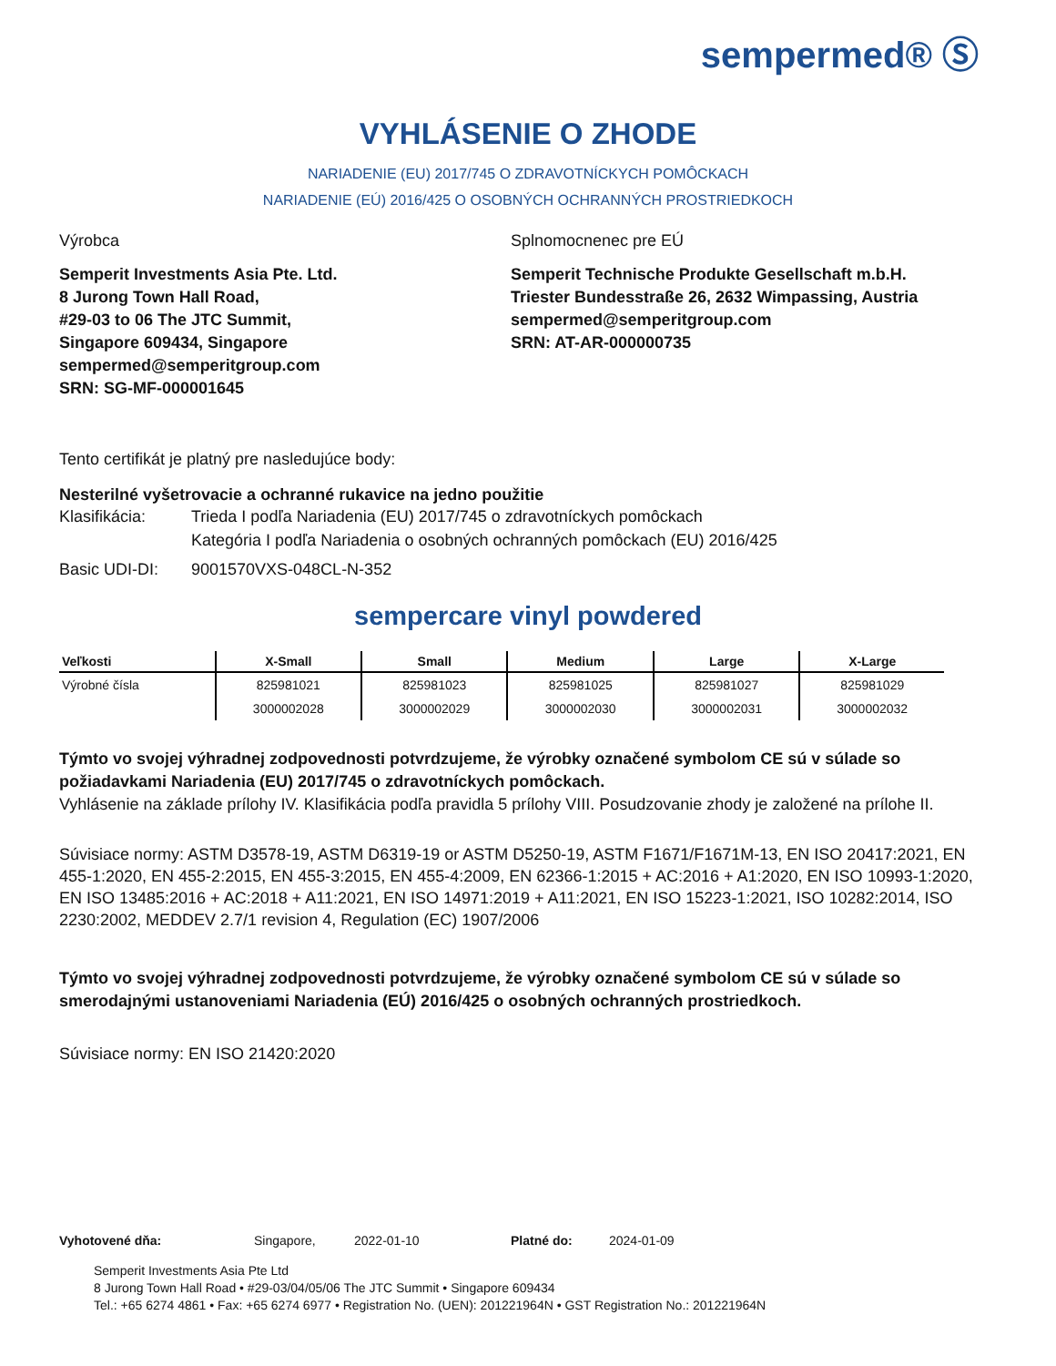sempermed® Ⓢ
VYHLÁSENIE O ZHODE
NARIADENIE (EU) 2017/745 O ZDRAVOTNÍCKYCH POMÔCKACH
NARIADENIE (EÚ) 2016/425 O OSOBNÝCH OCHRANNÝCH PROSTRIEDKOCH
Výrobca
Semperit Investments Asia Pte. Ltd.
8 Jurong Town Hall Road,
#29-03 to 06 The JTC Summit,
Singapore 609434, Singapore
sempermed@semperitgroup.com
SRN: SG-MF-000001645
Splnomocnenec pre EÚ
Semperit Technische Produkte Gesellschaft m.b.H.
Triester Bundesstraße 26, 2632 Wimpassing, Austria
sempermed@semperitgroup.com
SRN: AT-AR-000000735
Tento certifikát je platný pre nasledujúce body:
Nesterilné vyšetrovacie a ochranné rukavice na jedno použitie
Klasifikácia: Trieda I podľa Nariadenia (EU) 2017/745 o zdravotníckych pomôckach
Kategória I podľa Nariadenia o osobných ochranných pomôckach (EU) 2016/425
Basic UDI-DI: 9001570VXS-048CL-N-352
sempercare vinyl powdered
| Veľkosti | X-Small | Small | Medium | Large | X-Large |
| --- | --- | --- | --- | --- | --- |
| Výrobné čísla | 825981021 | 825981023 | 825981025 | 825981027 | 825981029 |
| | 3000002028 | 3000002029 | 3000002030 | 3000002031 | 3000002032 |
Týmto vo svojej výhradnej zodpovednosti potvrdzujeme, že výrobky označené symbolom CE sú v súlade so požiadavkami Nariadenia (EU) 2017/745 o zdravotníckych pomôckach.
Vyhlásenie na základe prílohy IV. Klasifikácia podľa pravidla 5 prílohy VIII. Posudzovanie zhody je založené na prílohe II.
Súvisiace normy: ASTM D3578-19, ASTM D6319-19 or ASTM D5250-19, ASTM F1671/F1671M-13, EN ISO 20417:2021, EN 455-1:2020, EN 455-2:2015, EN 455-3:2015, EN 455-4:2009, EN 62366-1:2015 + AC:2016 + A1:2020, EN ISO 10993-1:2020, EN ISO 13485:2016 + AC:2018 + A11:2021, EN ISO 14971:2019 + A11:2021, EN ISO 15223-1:2021, ISO 10282:2014, ISO 2230:2002, MEDDEV 2.7/1 revision 4, Regulation (EC) 1907/2006
Týmto vo svojej výhradnej zodpovednosti potvrdzujeme, že výrobky označené symbolom CE sú v súlade so smerodajnými ustanoveniami Nariadenia (EÚ) 2016/425 o osobných ochranných prostriedkoch.
Súvisiace normy: EN ISO 21420:2020
Vyhotovené dňa: Singapore, 2022-01-10 Platné do: 2024-01-09
Semperit Investments Asia Pte Ltd
8 Jurong Town Hall Road • #29-03/04/05/06 The JTC Summit • Singapore 609434
Tel.: +65 6274 4861 • Fax: +65 6274 6977 • Registration No. (UEN): 201221964N • GST Registration No.: 201221964N